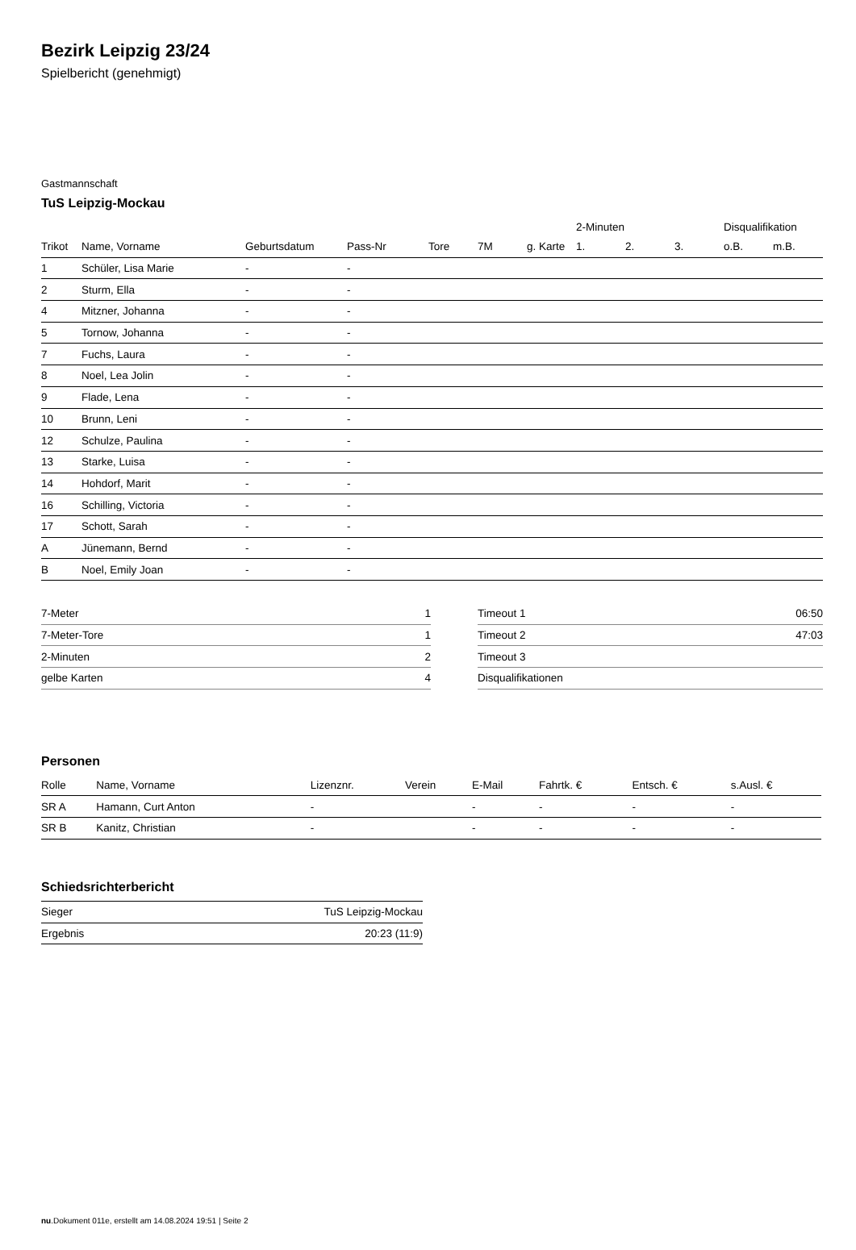Bezirk Leipzig 23/24
Spielbericht (genehmigt)
Gastmannschaft
TuS Leipzig-Mockau
| | | | | | | | 2-Minuten | | | Disqualifikation | |
| --- | --- | --- | --- | --- | --- | --- | --- | --- | --- | --- | --- |
| Trikot | Name, Vorname | Geburtsdatum | Pass-Nr | Tore | 7M | g. Karte | 1. | 2. | 3. | o.B. | m.B. |
| 1 | Schüler, Lisa Marie | - | - | | | | | | | | |
| 2 | Sturm, Ella | - | - | | | | | | | | |
| 4 | Mitzner, Johanna | - | - | | | | | | | | |
| 5 | Tornow, Johanna | - | - | | | | | | | | |
| 7 | Fuchs, Laura | - | - | | | | | | | | |
| 8 | Noel, Lea Jolin | - | - | | | | | | | | |
| 9 | Flade, Lena | - | - | | | | | | | | |
| 10 | Brunn, Leni | - | - | | | | | | | | |
| 12 | Schulze, Paulina | - | - | | | | | | | | |
| 13 | Starke, Luisa | - | - | | | | | | | | |
| 14 | Hohdorf, Marit | - | - | | | | | | | | |
| 16 | Schilling, Victoria | - | - | | | | | | | | |
| 17 | Schott, Sarah | - | - | | | | | | | | |
| A | Jünemann, Bernd | - | - | | | | | | | | |
| B | Noel, Emily Joan | - | - | | | | | | | | |
| 7-Meter | 1 |
| 7-Meter-Tore | 1 |
| 2-Minuten | 2 |
| gelbe Karten | 4 |
| Timeout 1 | 06:50 |
| Timeout 2 | 47:03 |
| Timeout 3 | |
| Disqualifikationen | |
Personen
| Rolle | Name, Vorname | Lizenznr. | Verein | E-Mail | Fahrtk. € | Entsch. € | s.Ausl. € |
| --- | --- | --- | --- | --- | --- | --- | --- |
| SR A | Hamann, Curt Anton | - | | - | - | - | - |
| SR B | Kanitz, Christian | - | | - | - | - | - |
Schiedsrichterbericht
| Sieger | TuS Leipzig-Mockau |
| Ergebnis | 20:23 (11:9) |
nu.Dokument 011e, erstellt am 14.08.2024 19:51 | Seite 2